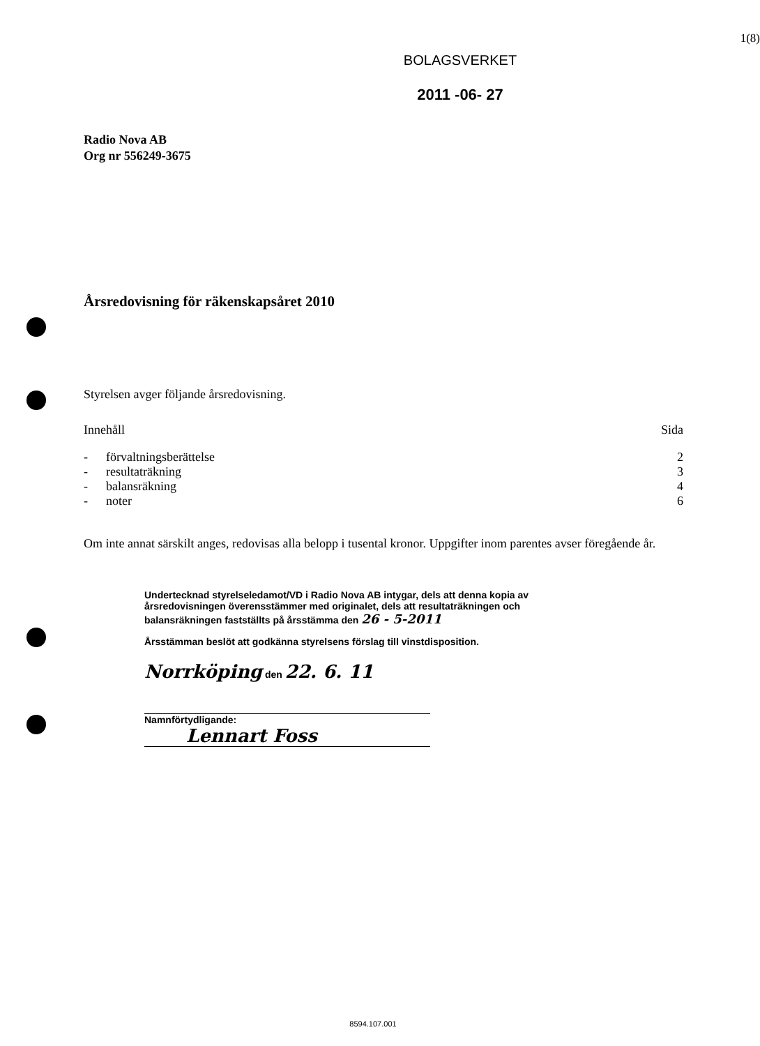1(8)
BOLAGSVERKET
2011 -06- 27
Radio Nova AB
Org nr 556249-3675
Årsredovisning för räkenskapsåret 2010
Styrelsen avger följande årsredovisning.
| Innehåll | | Sida |
| - | förvaltningsberättelse | 2 |
| - | resultaträkning | 3 |
| - | balansräkning | 4 |
| - | noter | 6 |
Om inte annat särskilt anges, redovisas alla belopp i tusental kronor. Uppgifter inom parentes avser föregående år.
Undertecknad styrelseledamot/VD i Radio Nova AB intygar, dels att denna kopia av årsredovisningen överensstämmer med originalet, dels att resultaträkningen och balansräkningen fastställts på årsstämma den 26 - 5-2011
Årsstämman beslöt att godkänna styrelsens förslag till vinstdisposition.
Norrköping den 22. 6. 11
Namnförtydligande:
Lennart Foss
8594.107.001